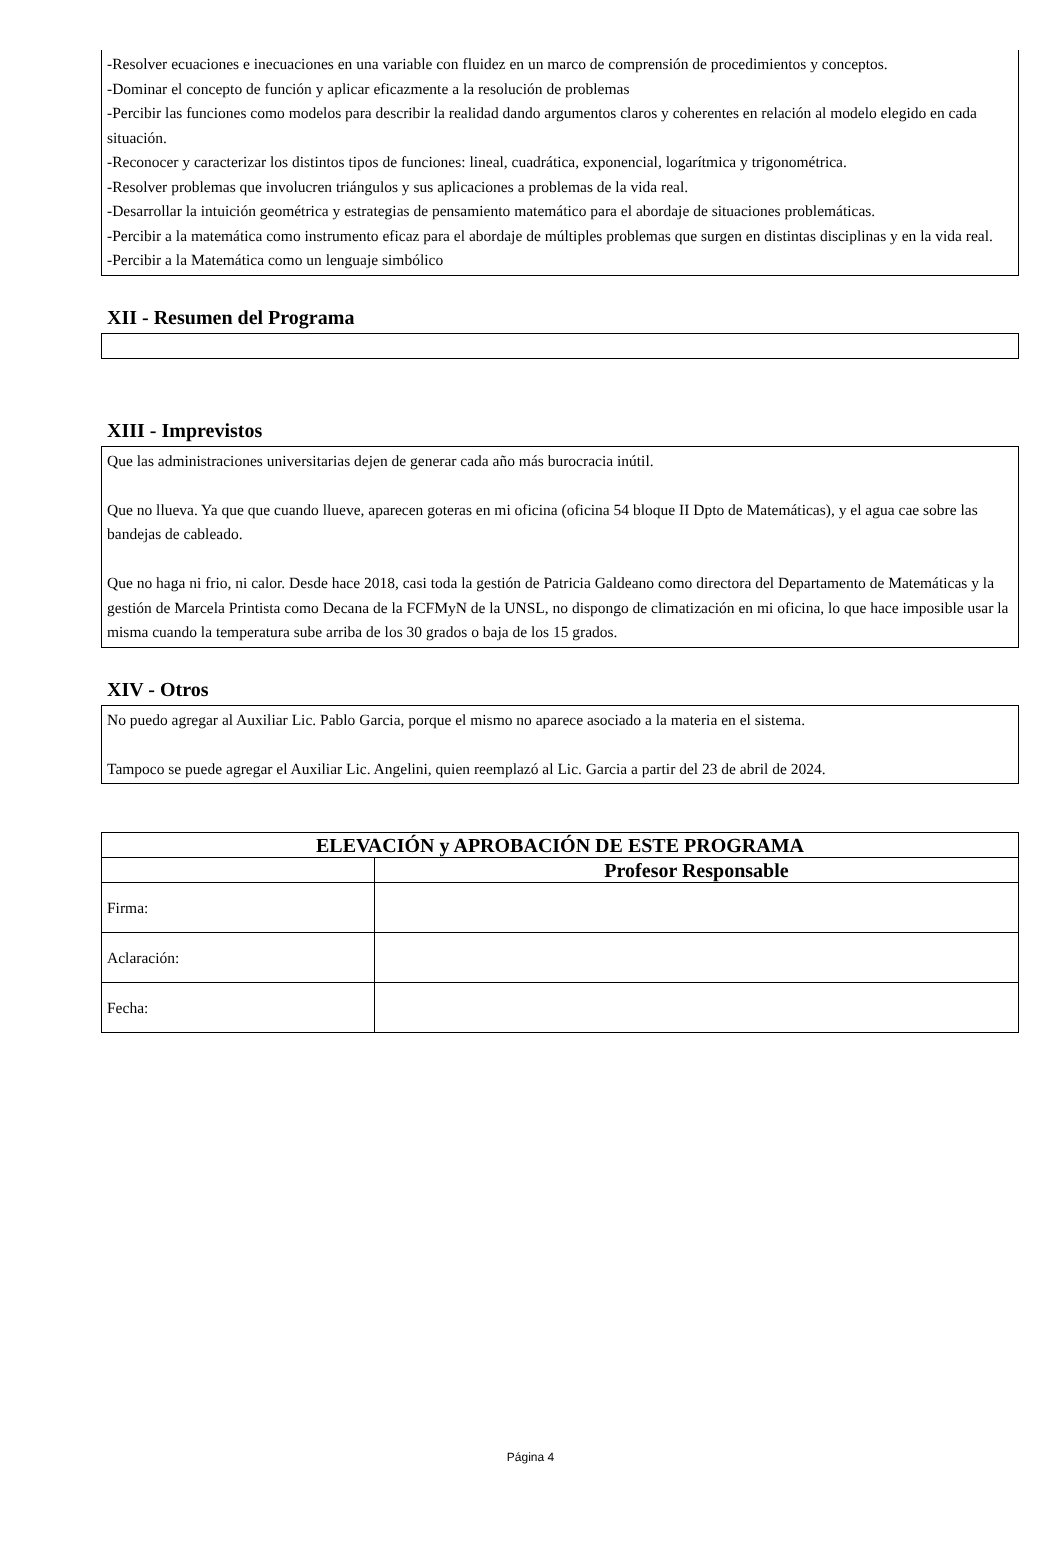-Resolver ecuaciones e inecuaciones en una variable con fluidez en un marco de comprensión de procedimientos y conceptos.
-Dominar el concepto de función y aplicar eficazmente a la resolución de problemas
-Percibir las funciones como modelos para describir la realidad dando argumentos claros y coherentes en relación al modelo elegido en cada situación.
-Reconocer y caracterizar los distintos tipos de funciones: lineal, cuadrática, exponencial, logarítmica y trigonométrica.
-Resolver problemas que involucren triángulos y sus aplicaciones a problemas de la vida real.
-Desarrollar la intuición geométrica y estrategias de pensamiento matemático para el abordaje de situaciones problemáticas.
-Percibir a la matemática como instrumento eficaz para el abordaje de múltiples problemas que surgen en distintas disciplinas y en la vida real.
-Percibir a la Matemática como un lenguaje simbólico
XII - Resumen del Programa
XIII - Imprevistos
Que las administraciones universitarias dejen de generar cada año más burocracia inútil.
Que no llueva. Ya que que cuando llueve, aparecen goteras en mi oficina (oficina 54 bloque II Dpto de Matemáticas), y el agua cae sobre las bandejas de cableado.
Que no haga ni frio, ni calor. Desde hace 2018, casi toda la gestión de Patricia Galdeano como directora del Departamento de Matemáticas y la gestión de Marcela Printista como Decana de la FCFMyN de la UNSL, no dispongo de climatización en mi oficina, lo que hace imposible usar la misma cuando la temperatura sube arriba de los 30 grados o baja de los 15 grados.
XIV - Otros
No puedo agregar al Auxiliar Lic. Pablo Garcia, porque el mismo no aparece asociado a la materia en el sistema.
Tampoco se puede agregar el Auxiliar Lic. Angelini, quien reemplazó al Lic. Garcia a partir del 23 de abril de 2024.
| ELEVACIÓN y APROBACIÓN DE ESTE PROGRAMA | |
| --- | --- |
| | Profesor Responsable |
| Firma: | |
| Aclaración: | |
| Fecha: | |
Página 4